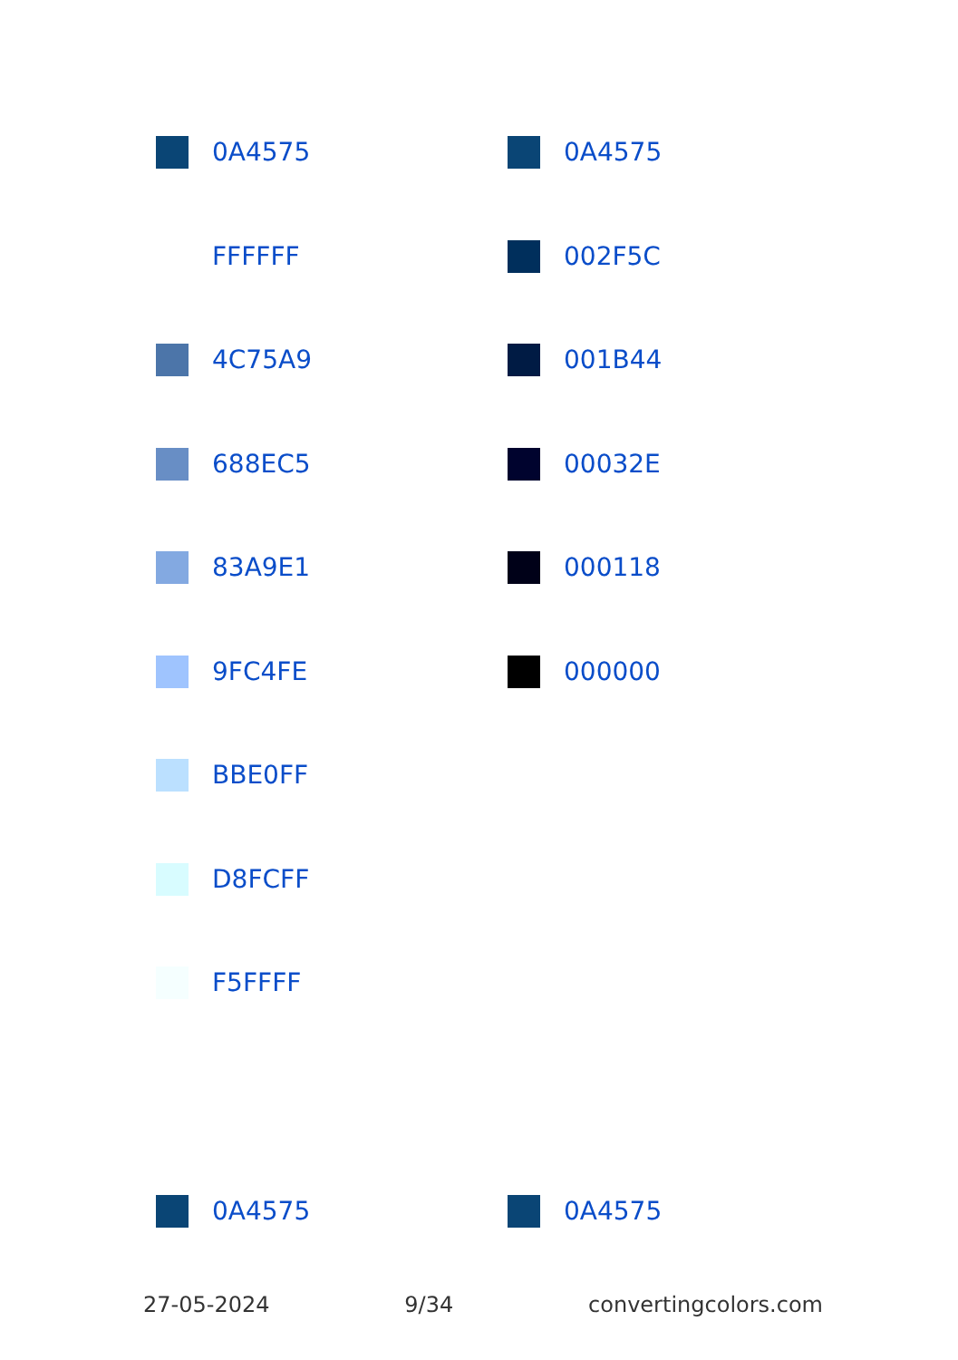0A4575
FFFFFF
4C75A9
688EC5
83A9E1
9FC4FE
BBE0FF
D8FCFF
F5FFFF
0A4575
002F5C
001B44
00032E
000118
000000
0A4575 0A4575
27-05-2024 9/34 convertingcolors.com